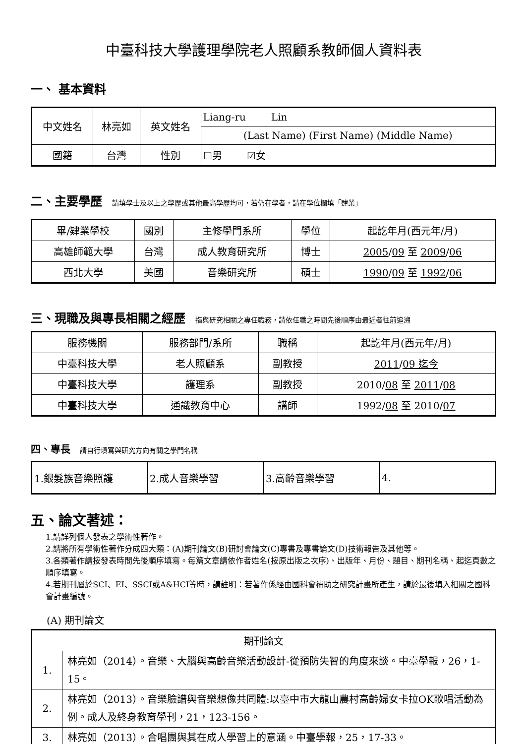中臺科技大學護理學院老人照顧系教師個人資料表
一、 基本資料
| 中文姓名 | 林亮如 | 英文姓名 | Liang-ru Lin |
| | | | (Last Name) (First Name) (Middle Name) |
| 國籍 | 台灣 | 性別 | ☐男 ☑女 |
二、主要學歷 請填學士及以上之學歷或其他最高學歷均可，若仍在學者，請在學位欄填「肄業」
| 畢/肄業學校 | 國別 | 主修學門系所 | 學位 | 起訖年月(西元年/月) |
| --- | --- | --- | --- | --- |
| 高雄師範大學 | 台灣 | 成人教育研究所 | 博士 | 2005 / 09 至 2009 / 06 |
| 西北大學 | 美國 | 音樂研究所 | 碩士 | 1990 / 09 至 1992 / 06 |
三、現職及與專長相關之經歷 指與研究相關之專任職務，請依任職之時間先後順序由最近者往前追溯
| 服務機關 | 服務部門/系所 | 職稱 | 起訖年月(西元年/月) |
| --- | --- | --- | --- |
| 中臺科技大學 | 老人照顧系 | 副教授 | 2011 / 09 迄今 |
| 中臺科技大學 | 護理系 | 副教授 | 2010/ 08 至 2011 / 08 |
| 中臺科技大學 | 通識教育中心 | 講師 | 1992/ 08 至 2010/ 07 |
四、專長 請自行填寫與研究方向有關之學門名稱
| 1.銀髮族音樂照護 | 2.成人音樂學習 | 3.高齡音樂學習 | 4. |
五、論文著述：
1.請詳列個人發表之學術性著作。
2.請將所有學術性著作分成四大類：(A)期刊論文(B)研討會論文(C)專書及專書論文(D)技術報告及其他等。
3.各類著作請按發表時間先後順序填寫。每篇文章請依作者姓名(按原出版之次序)、出版年、月份、題目、期刊名稱、起迄頁數之順序填寫。
4.若期刊屬於SCI、EI、SSCI或A&HCI等時，請註明：若著作係經由國科會補助之研究計畫所產生，請於最後填入相關之國科會計畫編號。
(A) 期刊論文
| 期刊論文 | |
| --- | --- |
| 1. | 林亮如（2014）。音樂、大腦與高齡音樂活動設計-從預防失智的角度來談。中臺學報，26，1-15。 |
| 2. | 林亮如（2013）。音樂臉譜與音樂想像共同體:以臺中市大龍山農村高齡婦女卡拉OK歌唱活動為例。成人及終身教育學刊，21，123-156。 |
| 3. | 林亮如（2013）。合唱團與其在成人學習上的意涵。中臺學報，25，17-33。 |